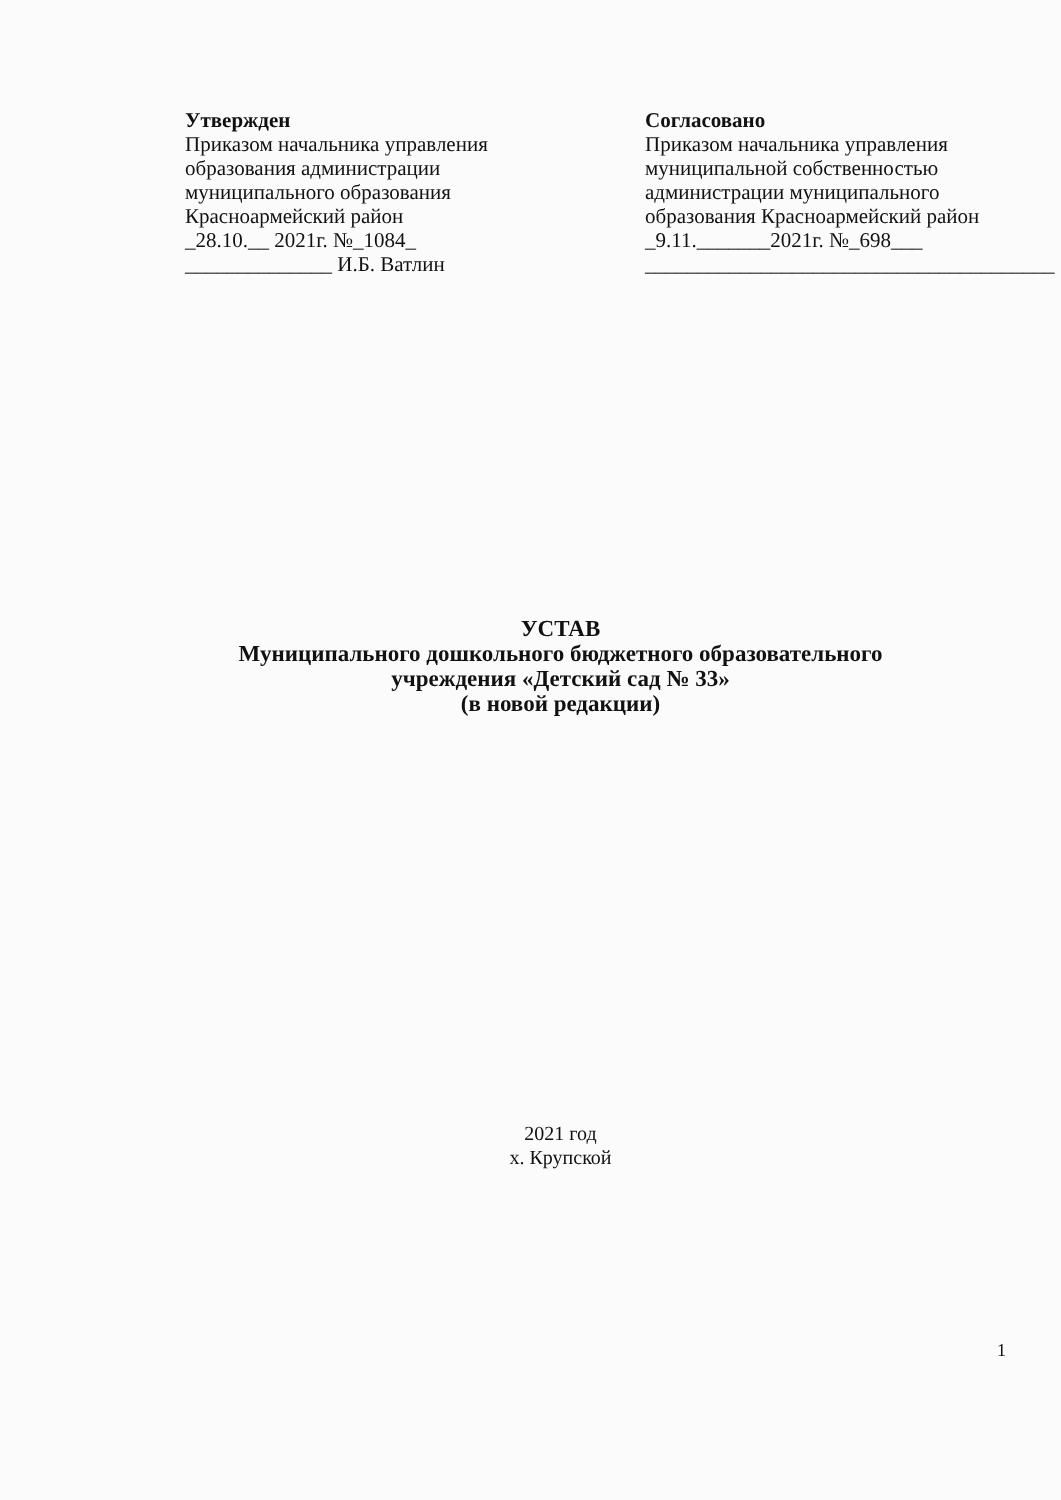Утвержден
Приказом начальника управления
образования администрации
муниципального образования
Красноармейский район
_28.10.__ 2021г. №_1084_
______________ И.Б. Ватлин
Согласовано
Приказом начальника управления
муниципальной собственностью
администрации муниципального
образования Красноармейский район
_9.11._______2021г. №_698___
_______________________________________
УСТАВ
Муниципального дошкольного бюджетного образовательного
учреждения «Детский сад № 33»
(в новой редакции)
2021 год
х. Крупской
1